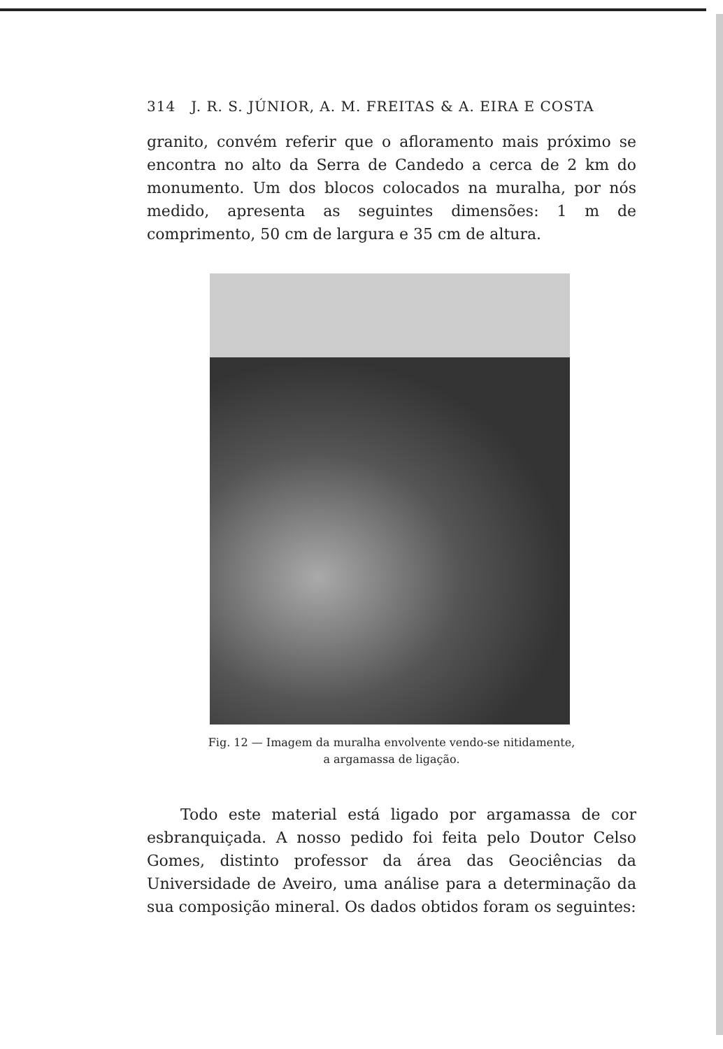314 J. R. S. JÚNIOR, A. M. FREITAS & A. EIRA E COSTA
granito, convém referir que o afloramento mais próximo se encontra no alto da Serra de Candedo a cerca de 2 km do monumento. Um dos blocos colocados na muralha, por nós medido, apresenta as seguintes dimensões: 1 m de comprimento, 50 cm de largura e 35 cm de altura.
Fig. 12 — Imagem da muralha envolvente vendo-se nitidamente,
a argamassa de ligação.
Todo este material está ligado por argamassa de cor esbranquiçada. A nosso pedido foi feita pelo Doutor Celso Gomes, distinto professor da área das Geociências da Universidade de Aveiro, uma análise para a determinação da sua composição mineral. Os dados obtidos foram os seguintes: